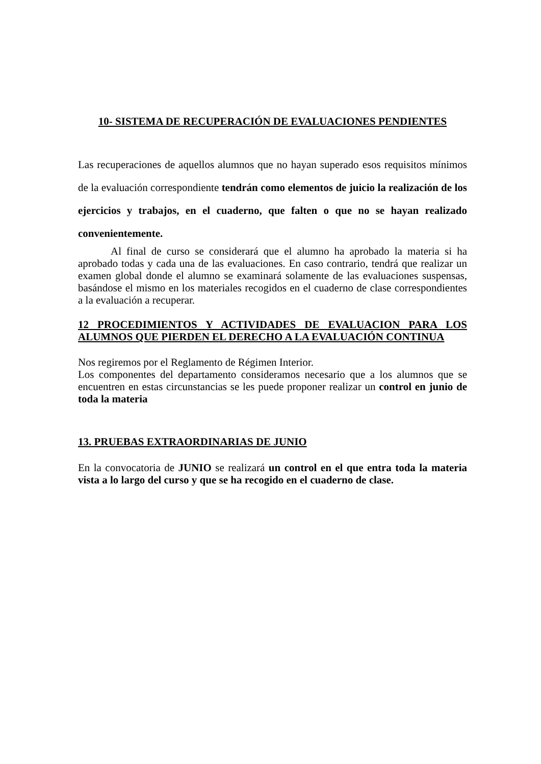10- SISTEMA DE RECUPERACIÓN DE EVALUACIONES PENDIENTES
Las recuperaciones de aquellos alumnos que no hayan superado esos requisitos mínimos de la evaluación correspondiente tendrán como elementos de juicio la realización de los ejercicios y trabajos, en el cuaderno, que falten o que no se hayan realizado convenientemente.
Al final de curso se considerará que el alumno ha aprobado la materia si ha aprobado todas y cada una de las evaluaciones. En caso contrario, tendrá que realizar un examen global donde el alumno se examinará solamente de las evaluaciones suspensas, basándose el mismo en los materiales recogidos en el cuaderno de clase correspondientes a la evaluación a recuperar.
12 PROCEDIMIENTOS Y ACTIVIDADES DE EVALUACION PARA LOS ALUMNOS QUE PIERDEN EL DERECHO A LA EVALUACIÓN CONTINUA
Nos regiremos por el Reglamento de Régimen Interior.
Los componentes del departamento consideramos necesario que a los alumnos que se encuentren en estas circunstancias se les puede proponer realizar un control en junio de toda la materia
13. PRUEBAS EXTRAORDINARIAS DE JUNIO
En la convocatoria de JUNIO se realizará un control en el que entra toda la materia vista a lo largo del curso y que se ha recogido en el cuaderno de clase.